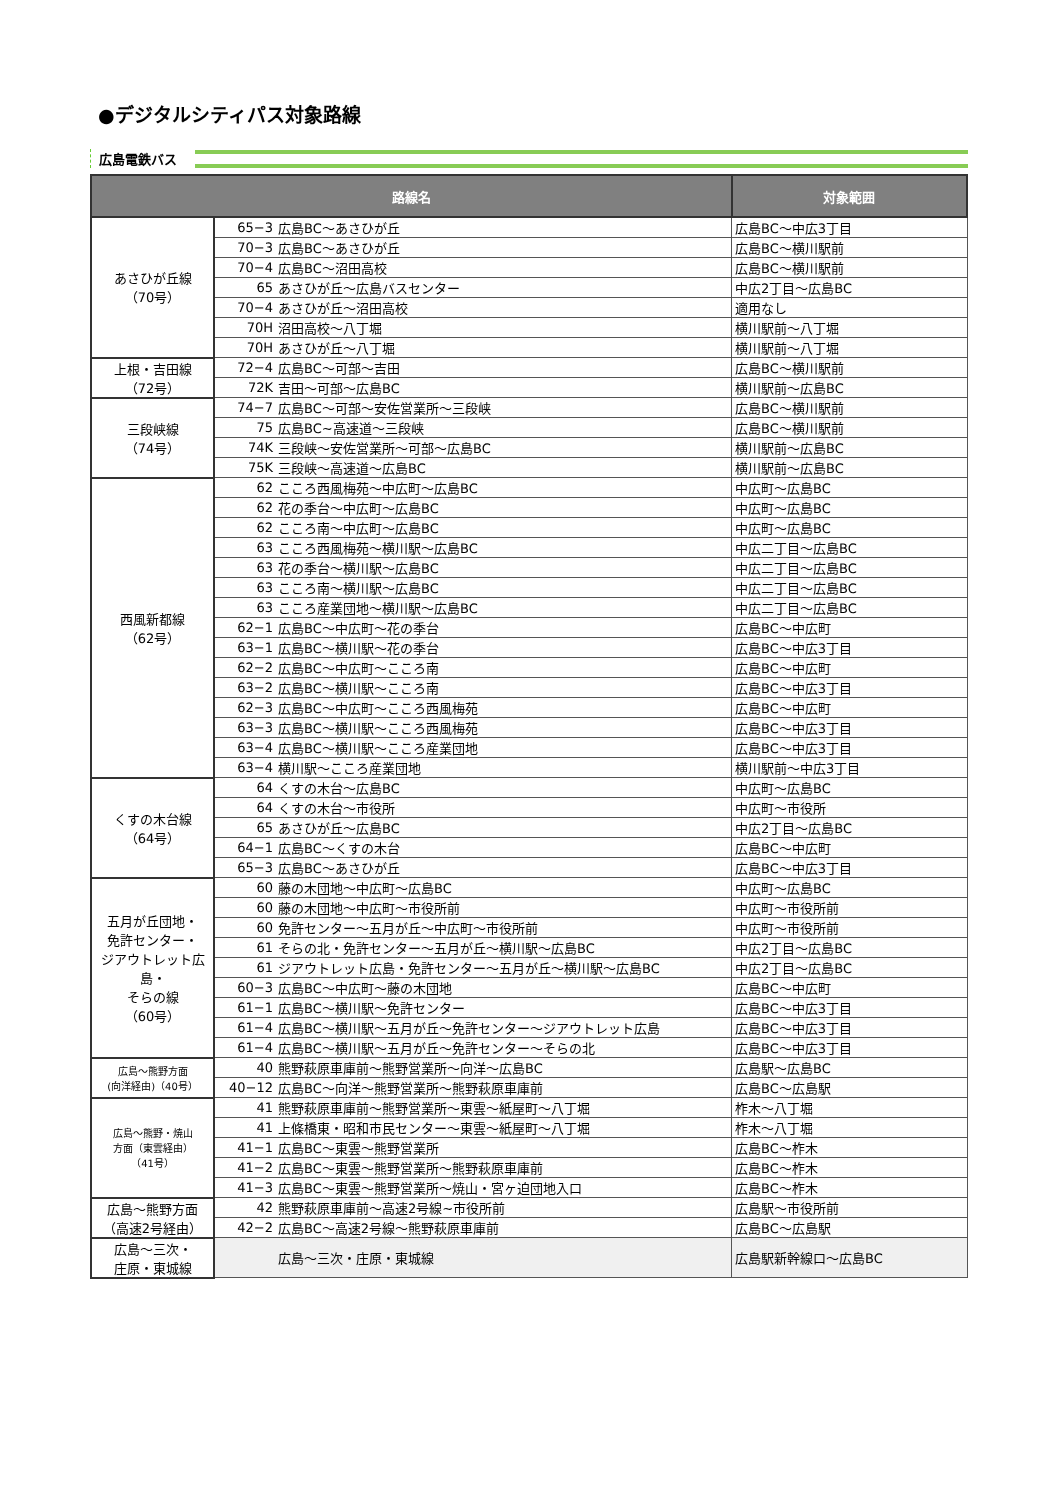●デジタルシティパス対象路線
広島電鉄バス
| 路線名 | | | 対象範囲 |
| --- | --- | --- | --- |
| あさひが丘線 （70号） | 65−3 | 広島BC～あさひが丘 | 広島BC～中広3丁目 |
| | 70−3 | 広島BC～あさひが丘 | 広島BC～横川駅前 |
| | 70−4 | 広島BC～沼田高校 | 広島BC～横川駅前 |
| | 65 | あさひが丘～広島バスセンター | 中広2丁目～広島BC |
| | 70−4 | あさひが丘～沼田高校 | 適用なし |
| | 70H | 沼田高校～八丁堀 | 横川駅前～八丁堀 |
| | 70H | あさひが丘～八丁堀 | 横川駅前～八丁堀 |
| 上根・吉田線 （72号） | 72−4 | 広島BC～可部～吉田 | 広島BC～横川駅前 |
| | 72K | 吉田～可部～広島BC | 横川駅前～広島BC |
| 三段峡線 （74号） | 74−7 | 広島BC～可部～安佐営業所～三段峡 | 広島BC～横川駅前 |
| | 75 | 広島BC~高速道～三段峡 | 広島BC～横川駅前 |
| | 74K | 三段峡～安佐営業所～可部～広島BC | 横川駅前～広島BC |
| | 75K | 三段峡～高速道～広島BC | 横川駅前～広島BC |
| 西風新都線 （62号） | 62 | こころ西風梅苑～中広町～広島BC | 中広町～広島BC |
| | 62 | 花の季台～中広町～広島BC | 中広町～広島BC |
| | 62 | こころ南～中広町～広島BC | 中広町～広島BC |
| | 63 | こころ西風梅苑～横川駅～広島BC | 中広二丁目～広島BC |
| | 63 | 花の季台～横川駅～広島BC | 中広二丁目～広島BC |
| | 63 | こころ南～横川駅～広島BC | 中広二丁目～広島BC |
| | 63 | こころ産業団地～横川駅～広島BC | 中広二丁目～広島BC |
| | 62−1 | 広島BC～中広町～花の季台 | 広島BC～中広町 |
| | 63−1 | 広島BC～横川駅～花の季台 | 広島BC～中広3丁目 |
| | 62−2 | 広島BC～中広町～こころ南 | 広島BC～中広町 |
| | 63−2 | 広島BC～横川駅～こころ南 | 広島BC～中広3丁目 |
| | 62−3 | 広島BC～中広町～こころ西風梅苑 | 広島BC～中広町 |
| | 63−3 | 広島BC～横川駅～こころ西風梅苑 | 広島BC～中広3丁目 |
| | 63−4 | 広島BC～横川駅～こころ産業団地 | 広島BC～中広3丁目 |
| | 63−4 | 横川駅～こころ産業団地 | 横川駅前～中広3丁目 |
| くすの木台線 （64号） | 64 | くすの木台～広島BC | 中広町～広島BC |
| | 64 | くすの木台～市役所 | 中広町～市役所 |
| | 65 | あさひが丘～広島BC | 中広2丁目～広島BC |
| | 64−1 | 広島BC～くすの木台 | 広島BC～中広町 |
| | 65−3 | 広島BC～あさひが丘 | 広島BC～中広3丁目 |
| 五月が丘団地・ 免許センター・ ジアウトレット広島・ そらの線 （60号） | 60 | 藤の木団地～中広町～広島BC | 中広町～広島BC |
| | 60 | 藤の木団地～中広町～市役所前 | 中広町～市役所前 |
| | 60 | 免許センター～五月が丘～中広町～市役所前 | 中広町～市役所前 |
| | 61 | そらの北・免許センター～五月が丘～横川駅～広島BC | 中広2丁目～広島BC |
| | 61 | ジアウトレット広島・免許センター～五月が丘～横川駅～広島BC | 中広2丁目～広島BC |
| | 60−3 | 広島BC～中広町～藤の木団地 | 広島BC～中広町 |
| | 61−1 | 広島BC～横川駅～免許センター | 広島BC～中広3丁目 |
| | 61−4 | 広島BC～横川駅～五月が丘～免許センター～ジアウトレット広島 | 広島BC～中広3丁目 |
| | 61−4 | 広島BC～横川駅～五月が丘～免許センター～そらの北 | 広島BC～中広3丁目 |
| 広島～熊野方面 (向洋経由)（40号） | 40 | 熊野萩原車庫前～熊野営業所～向洋～広島BC | 広島駅～広島BC |
| | 40−12 | 広島BC～向洋～熊野営業所～熊野萩原車庫前 | 広島BC～広島駅 |
| 広島～熊野・焼山 方面（東雲経由） （41号） | 41 | 熊野萩原車庫前～熊野営業所～東雲～紙屋町～八丁堀 | 柞木～八丁堀 |
| | 41 | 上條橋東・昭和市民センター～東雲～紙屋町～八丁堀 | 柞木～八丁堀 |
| | 41−1 | 広島BC～東雲～熊野営業所 | 広島BC～柞木 |
| | 41−2 | 広島BC～東雲～熊野営業所～熊野萩原車庫前 | 広島BC～柞木 |
| | 41−3 | 広島BC～東雲～熊野営業所～焼山・宮ヶ迫団地入口 | 広島BC～柞木 |
| 広島～熊野方面 （高速2号経由） | 42 | 熊野萩原車庫前～高速2号線~市役所前 | 広島駅～市役所前 |
| | 42−2 | 広島BC～高速2号線～熊野萩原車庫前 | 広島BC～広島駅 |
| 広島～三次・ 庄原・東城線 | | 広島～三次・庄原・東城線 | 広島駅新幹線口～広島BC |